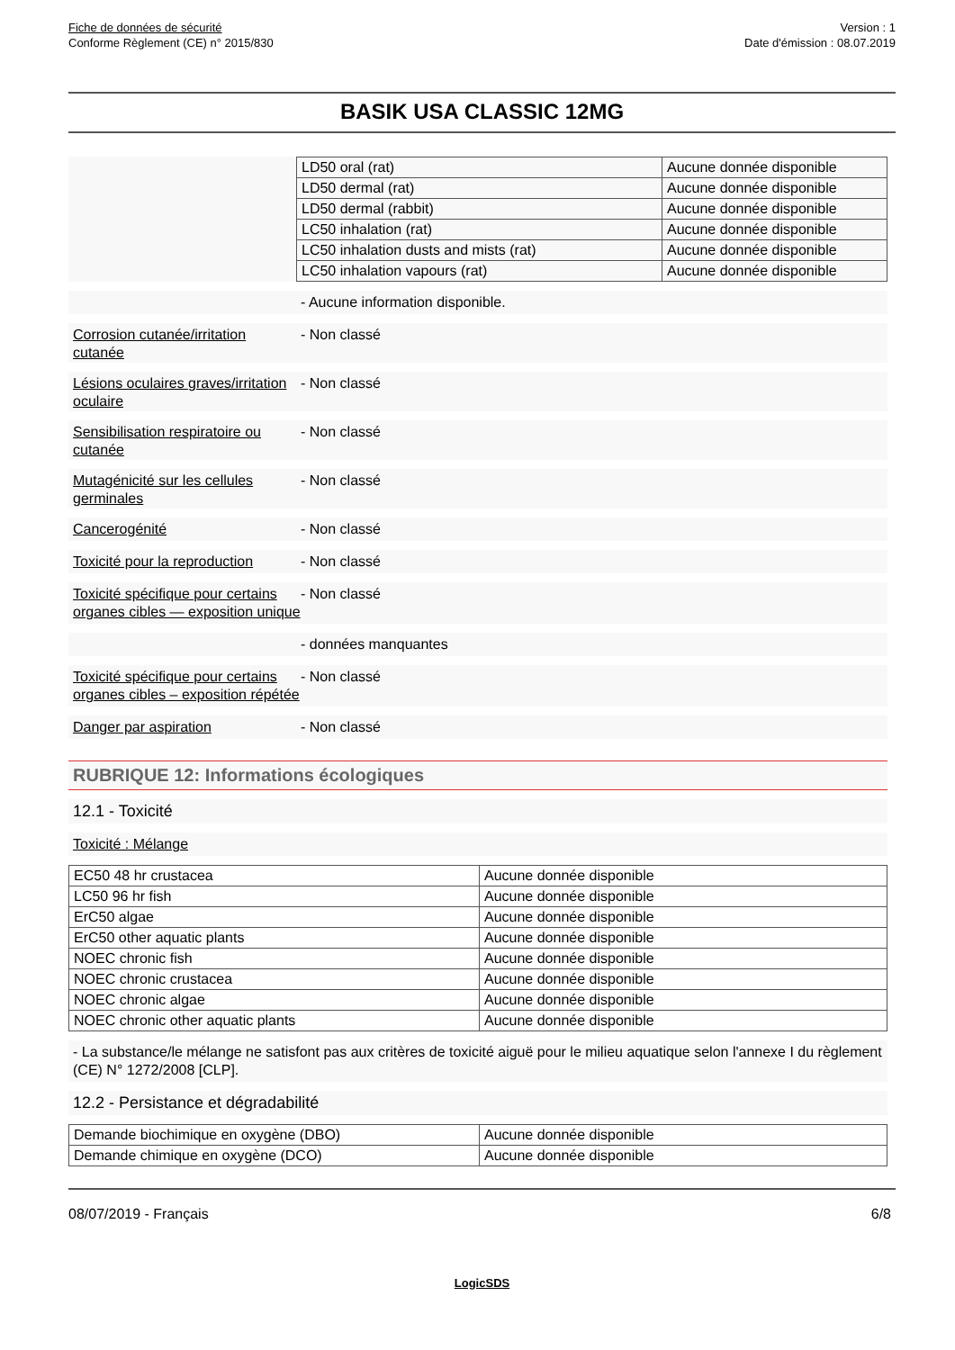Fiche de données de sécurité
Conforme Règlement (CE) n° 2015/830
Version : 1
Date d'émission : 08.07.2019
BASIK USA CLASSIC 12MG
| LD50 oral (rat) | Aucune donnée disponible |
| LD50 dermal (rat) | Aucune donnée disponible |
| LD50 dermal (rabbit) | Aucune donnée disponible |
| LC50 inhalation (rat) | Aucune donnée disponible |
| LC50 inhalation dusts and mists (rat) | Aucune donnée disponible |
| LC50 inhalation vapours (rat) | Aucune donnée disponible |
- Aucune information disponible.
Corrosion cutanée/irritation cutanée
- Non classé
Lésions oculaires graves/irritation oculaire
- Non classé
Sensibilisation respiratoire ou cutanée
- Non classé
Mutagénicité sur les cellules germinales
- Non classé
Cancerogénité - Non classé
Toxicité pour la reproduction
- Non classé
Toxicité spécifique pour certains organes cibles — exposition unique
- Non classé
- données manquantes
Toxicité spécifique pour certains organes cibles – exposition répétée
- Non classé
Danger par aspiration - Non classé
RUBRIQUE 12: Informations écologiques
12.1 - Toxicité
Toxicité : Mélange
| EC50 48 hr crustacea | Aucune donnée disponible |
| LC50 96 hr fish | Aucune donnée disponible |
| ErC50 algae | Aucune donnée disponible |
| ErC50 other aquatic plants | Aucune donnée disponible |
| NOEC chronic fish | Aucune donnée disponible |
| NOEC chronic crustacea | Aucune donnée disponible |
| NOEC chronic algae | Aucune donnée disponible |
| NOEC chronic other aquatic plants | Aucune donnée disponible |
- La substance/le mélange ne satisfont pas aux critères de toxicité aiguë pour le milieu aquatique selon l'annexe I du règlement (CE) N° 1272/2008 [CLP].
12.2 - Persistance et dégradabilité
| Demande biochimique en oxygène (DBO) | Aucune donnée disponible |
| Demande chimique en oxygène (DCO) | Aucune donnée disponible |
08/07/2019 - Français 6/8
LogicSDS